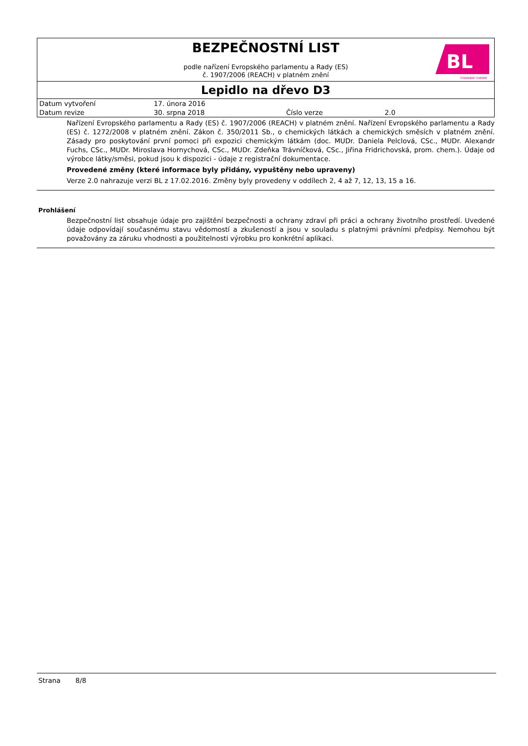BEZPEČNOSTNÍ LIST
podle nařízení Evropského parlamentu a Rady (ES)
č. 1907/2006 (REACH) v platném znění
BL
STAVEBNÍ CHEMIE
Lepidlo na dřevo D3
| Datum vytvoření | 17. února 2016 | | |
| Datum revize | 30. srpna 2018 | Číslo verze | 2.0 |
Nařízení Evropského parlamentu a Rady (ES) č. 1907/2006 (REACH) v platném znění. Nařízení Evropského parlamentu a Rady (ES) č. 1272/2008 v platném znění. Zákon č. 350/2011 Sb., o chemických látkách a chemických směsích v platném znění. Zásady pro poskytování první pomoci při expozici chemickým látkám (doc. MUDr. Daniela Pelclová, CSc., MUDr. Alexandr Fuchs, CSc., MUDr. Miroslava Hornychová, CSc., MUDr. Zdeňka Trávníčková, CSc., Jiřina Fridrichovská, prom. chem.). Údaje od výrobce látky/směsi, pokud jsou k dispozici - údaje z registrační dokumentace.
Provedené změny (které informace byly přidány, vypuštěny nebo upraveny)
Verze 2.0 nahrazuje verzi BL z 17.02.2016. Změny byly provedeny v oddílech 2, 4 až 7, 12, 13, 15 a 16.
Prohlášení
Bezpečnostní list obsahuje údaje pro zajištění bezpečnosti a ochrany zdraví při práci a ochrany životního prostředí. Uvedené údaje odpovídají současnému stavu vědomostí a zkušeností a jsou v souladu s platnými právními předpisy. Nemohou být považovány za záruku vhodnosti a použitelnosti výrobku pro konkrétní aplikaci.
Strana 8/8